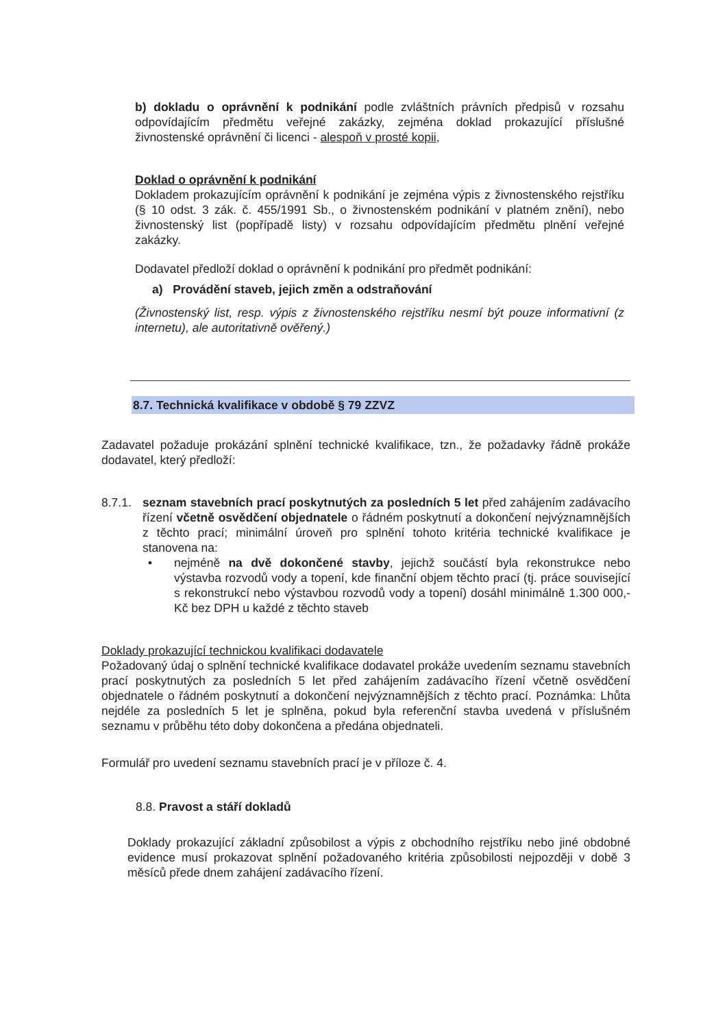b) dokladu o oprávnění k podnikání podle zvláštních právních předpisů v rozsahu odpovídajícím předmětu veřejné zakázky, zejména doklad prokazující příslušné živnostenské oprávnění či licenci - alespoň v prosté kopii,
Doklad o oprávnění k podnikání
Dokladem prokazujícím oprávnění k podnikání je zejména výpis z živnostenského rejstříku (§ 10 odst. 3 zák. č. 455/1991 Sb., o živnostenském podnikání v platném znění), nebo živnostenský list (popřípadě listy) v rozsahu odpovídajícím předmětu plnění veřejné zakázky.
Dodavatel předloží doklad o oprávnění k podnikání pro předmět podnikání:
a) Provádění staveb, jejich změn a odstraňování
(Živnostenský list, resp. výpis z živnostenského rejstříku nesmí být pouze informativní (z internetu), ale autoritativně ověřený.)
8.7. Technická kvalifikace v obdobě § 79 ZZVZ
Zadavatel požaduje prokázání splnění technické kvalifikace, tzn., že požadavky řádně prokáže dodavatel, který předloží:
8.7.1.
seznam stavebních prací poskytnutých za posledních 5 let před zahájením zadávacího řízení včetně osvědčení objednatele o řádném poskytnutí a dokončení nejvýznamnějších z těchto prací; minimální úroveň pro splnění tohoto kritéria technické kvalifikace je stanovena na:
• nejméně na dvě dokončené stavby, jejichž součástí byla rekonstrukce nebo výstavba rozvodů vody a topení, kde finanční objem těchto prací (tj. práce související s rekonstrukcí nebo výstavbou rozvodů vody a topení) dosáhl minimálně 1.300 000,- Kč bez DPH u každé z těchto staveb
Doklady prokazující technickou kvalifikaci dodavatele
Požadovaný údaj o splnění technické kvalifikace dodavatel prokáže uvedením seznamu stavebních prací poskytnutých za posledních 5 let před zahájením zadávacího řízení včetně osvědčení objednatele o řádném poskytnutí a dokončení nejvýznamnějších z těchto prací. Poznámka: Lhůta nejdéle za posledních 5 let je splněna, pokud byla referenční stavba uvedená v příslušném seznamu v průběhu této doby dokončena a předána objednateli.
Formulář pro uvedení seznamu stavebních prací je v příloze č. 4.
8.8. Pravost a stáří dokladů
Doklady prokazující základní způsobilost a výpis z obchodního rejstříku nebo jiné obdobné evidence musí prokazovat splnění požadovaného kritéria způsobilosti nejpozději v době 3 měsíců přede dnem zahájení zadávacího řízení.